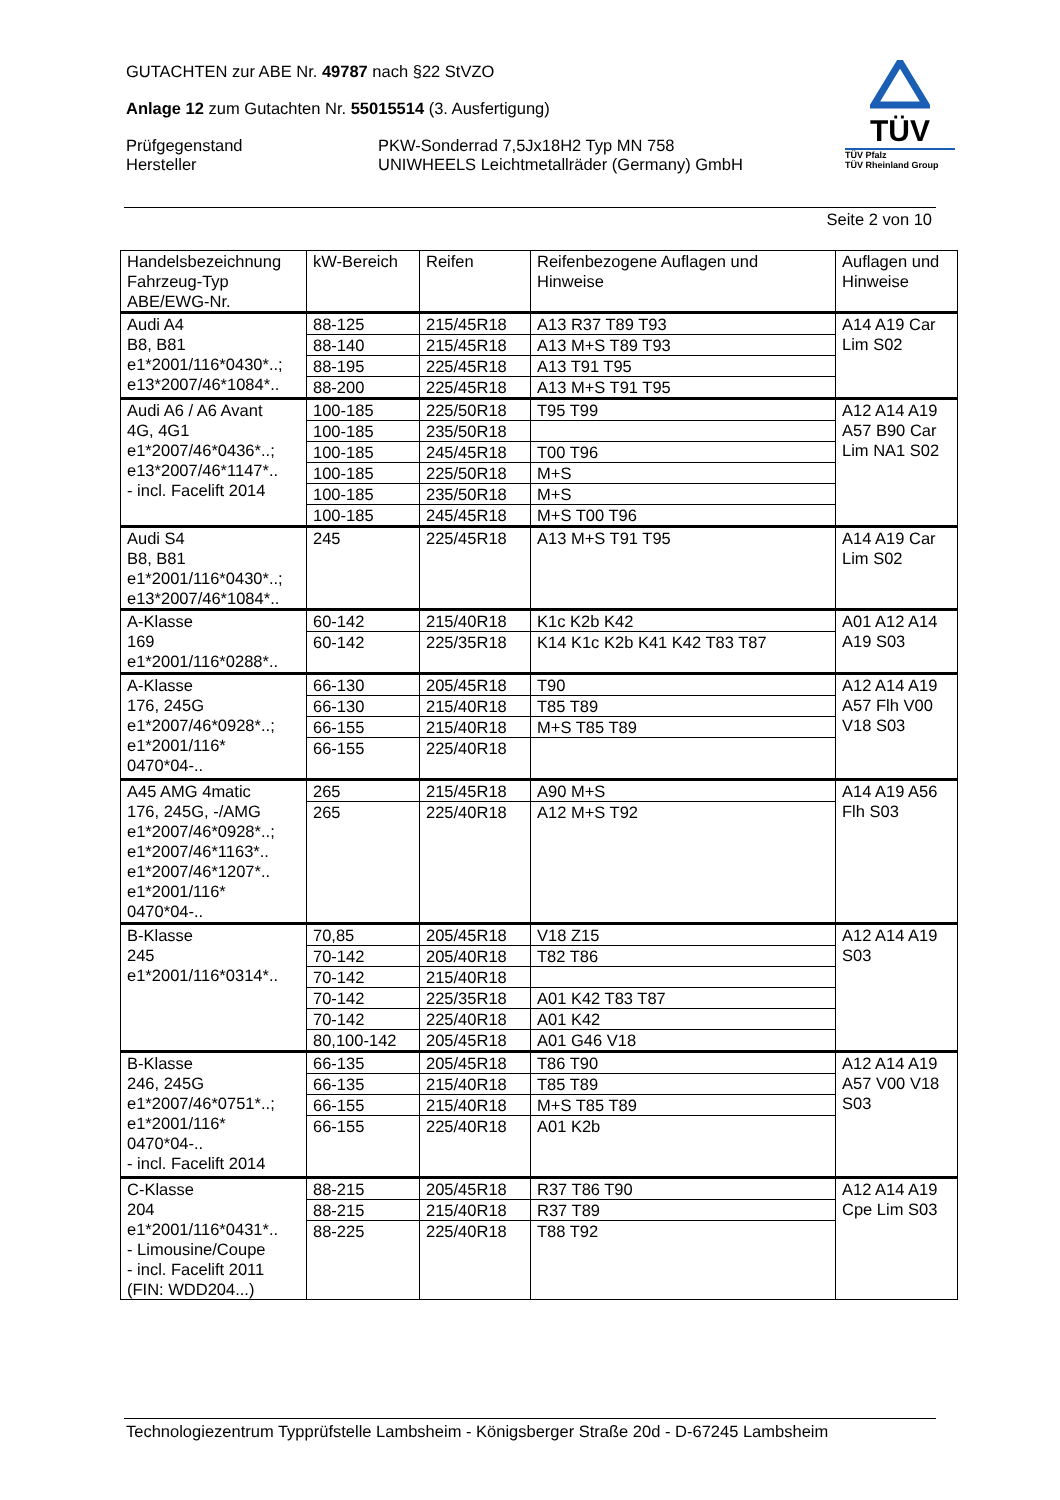GUTACHTEN zur ABE Nr. 49787 nach §22 StVZO
Anlage 12 zum Gutachten Nr. 55015514 (3. Ausfertigung)
Prüfgegenstand
Hersteller
PKW-Sonderrad 7,5Jx18H2 Typ MN 758
UNIWHEELS Leichtmetallräder (Germany) GmbH
TÜV
TÜV Pfalz
TÜV Rheinland Group
Seite 2 von 10
| Handelsbezeichnung Fahrzeug-Typ ABE/EWG-Nr. | kW-Bereich | Reifen | Reifenbezogene Auflagen und Hinweise | Auflagen und Hinweise |
| Audi A4 B8, B81 e1*2001/116*0430*..; e13*2007/46*1084*.. | 88-125 | 215/45R18 | A13 R37 T89 T93 | A14 A19 Car Lim S02 |
| | 88-140 | 215/45R18 | A13 M+S T89 T93 | |
| | 88-195 | 225/45R18 | A13 T91 T95 | |
| | 88-200 | 225/45R18 | A13 M+S T91 T95 | |
| Audi A6 / A6 Avant 4G, 4G1 e1*2007/46*0436*..; e13*2007/46*1147*.. - incl. Facelift 2014 | 100-185 | 225/50R18 | T95 T99 | A12 A14 A19 A57 B90 Car Lim NA1 S02 |
| | 100-185 | 235/50R18 | | |
| | 100-185 | 245/45R18 | T00 T96 | |
| | 100-185 | 225/50R18 | M+S | |
| | 100-185 | 235/50R18 | M+S | |
| | 100-185 | 245/45R18 | M+S T00 T96 | |
| Audi S4 B8, B81 e1*2001/116*0430*..; e13*2007/46*1084*.. | 245 | 225/45R18 | A13 M+S T91 T95 | A14 A19 Car Lim S02 |
| A-Klasse 169 e1*2001/116*0288*.. | 60-142 | 215/40R18 | K1c K2b K42 | A01 A12 A14 A19 S03 |
| | 60-142 | 225/35R18 | K14 K1c K2b K41 K42 T83 T87 | |
| A-Klasse 176, 245G e1*2007/46*0928*..; e1*2001/116* 0470*04-.. | 66-130 | 205/45R18 | T90 | A12 A14 A19 A57 Flh V00 V18 S03 |
| | 66-130 | 215/40R18 | T85 T89 | |
| | 66-155 | 215/40R18 | M+S T85 T89 | |
| | 66-155 | 225/40R18 | | |
| A45 AMG 4matic 176, 245G, -/AMG e1*2007/46*0928*..; e1*2007/46*1163*.. e1*2007/46*1207*.. e1*2001/116* 0470*04-.. | 265 | 215/45R18 | A90 M+S | A14 A19 A56 Flh S03 |
| | 265 | 225/40R18 | A12 M+S T92 | |
| B-Klasse 245 e1*2001/116*0314*.. | 70,85 | 205/45R18 | V18 Z15 | A12 A14 A19 S03 |
| | 70-142 | 205/40R18 | T82 T86 | |
| | 70-142 | 215/40R18 | | |
| | 70-142 | 225/35R18 | A01 K42 T83 T87 | |
| | 70-142 | 225/40R18 | A01 K42 | |
| | 80,100-142 | 205/45R18 | A01 G46 V18 | |
| B-Klasse 246, 245G e1*2007/46*0751*..; e1*2001/116* 0470*04-.. - incl. Facelift 2014 | 66-135 | 205/45R18 | T86 T90 | A12 A14 A19 A57 V00 V18 S03 |
| | 66-135 | 215/40R18 | T85 T89 | |
| | 66-155 | 215/40R18 | M+S T85 T89 | |
| | 66-155 | 225/40R18 | A01 K2b | |
| C-Klasse 204 e1*2001/116*0431*.. - Limousine/Coupe - incl. Facelift 2011 (FIN: WDD204...) | 88-215 | 205/45R18 | R37 T86 T90 | A12 A14 A19 Cpe Lim S03 |
| | 88-215 | 215/40R18 | R37 T89 | |
| | 88-225 | 225/40R18 | T88 T92 | |
Technologiezentrum Typprüfstelle Lambsheim - Königsberger Straße 20d - D-67245 Lambsheim